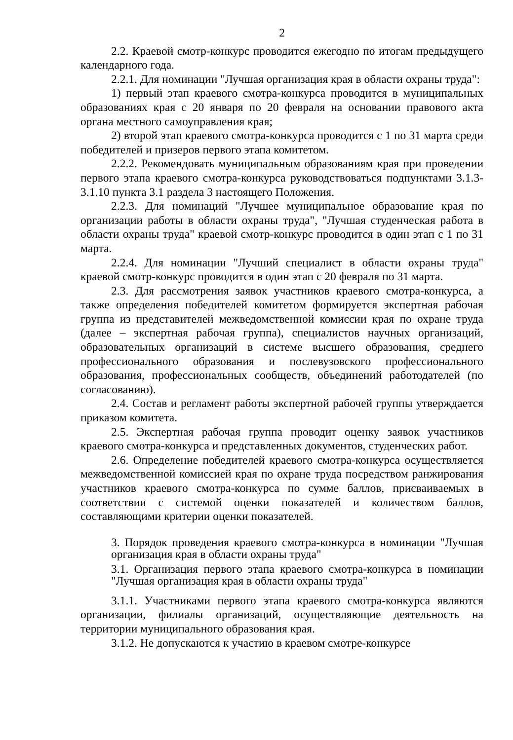2
2.2. Краевой смотр-конкурс проводится ежегодно по итогам предыдущего календарного года.
2.2.1. Для номинации "Лучшая организация края в области охраны труда":
1) первый этап краевого смотра-конкурса проводится в муниципальных образованиях края с 20 января по 20 февраля на основании правового акта органа местного самоуправления края;
2) второй этап краевого смотра-конкурса проводится с 1 по 31 марта среди победителей и призеров первого этапа комитетом.
2.2.2. Рекомендовать муниципальным образованиям края при проведении первого этапа краевого смотра-конкурса руководствоваться подпунктами 3.1.3-3.1.10 пункта 3.1 раздела 3 настоящего Положения.
2.2.3. Для номинаций "Лучшее муниципальное образование края по организации работы в области охраны труда", "Лучшая студенческая работа в области охраны труда" краевой смотр-конкурс проводится в один этап с 1 по 31 марта.
2.2.4. Для номинации "Лучший специалист в области охраны труда" краевой смотр-конкурс проводится в один этап с 20 февраля по 31 марта.
2.3. Для рассмотрения заявок участников краевого смотра-конкурса, а также определения победителей комитетом формируется экспертная рабочая группа из представителей межведомственной комиссии края по охране труда (далее – экспертная рабочая группа), специалистов научных организаций, образовательных организаций в системе высшего образования, среднего профессионального образования и послевузовского профессионального образования, профессиональных сообществ, объединений работодателей (по согласованию).
2.4. Состав и регламент работы экспертной рабочей группы утверждается приказом комитета.
2.5. Экспертная рабочая группа проводит оценку заявок участников краевого смотра-конкурса и представленных документов, студенческих работ.
2.6. Определение победителей краевого смотра-конкурса осуществляется межведомственной комиссией края по охране труда посредством ранжирования участников краевого смотра-конкурса по сумме баллов, присваиваемых в соответствии с системой оценки показателей и количеством баллов, составляющими критерии оценки показателей.
3. Порядок проведения краевого смотра-конкурса в номинации "Лучшая организация края в области охраны труда"
3.1. Организация первого этапа краевого смотра-конкурса в номинации "Лучшая организация края в области охраны труда"
3.1.1. Участниками первого этапа краевого смотра-конкурса являются организации, филиалы организаций, осуществляющие деятельность на территории муниципального образования края.
3.1.2. Не допускаются к участию в краевом смотре-конкурсе